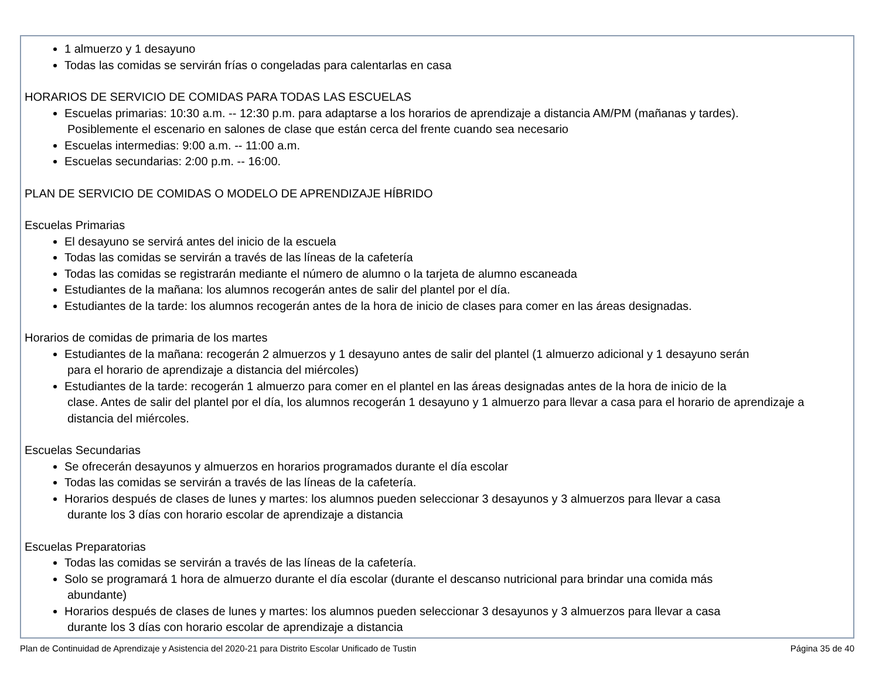1 almuerzo y 1 desayuno
Todas las comidas se servirán frías o congeladas para calentarlas en casa
HORARIOS DE SERVICIO DE COMIDAS PARA TODAS LAS ESCUELAS
Escuelas primarias: 10:30 a.m. -- 12:30 p.m. para adaptarse a los horarios de aprendizaje a distancia AM/PM (mañanas y tardes).
Posiblemente el escenario en salones de clase que están cerca del frente cuando sea necesario
Escuelas intermedias: 9:00 a.m. -- 11:00 a.m.
Escuelas secundarias: 2:00 p.m. -- 16:00.
PLAN DE SERVICIO DE COMIDAS O MODELO DE APRENDIZAJE HÍBRIDO
Escuelas Primarias
El desayuno se servirá antes del inicio de la escuela
Todas las comidas se servirán a través de las líneas de la cafetería
Todas las comidas se registrarán mediante el número de alumno o la tarjeta de alumno escaneada
Estudiantes de la mañana: los alumnos recogerán antes de salir del plantel por el día.
Estudiantes de la tarde: los alumnos recogerán antes de la hora de inicio de clases para comer en las áreas designadas.
Horarios de comidas de primaria de los martes
Estudiantes de la mañana: recogerán 2 almuerzos y 1 desayuno antes de salir del plantel (1 almuerzo adicional y 1 desayuno serán
para el horario de aprendizaje a distancia del miércoles)
Estudiantes de la tarde: recogerán 1 almuerzo para comer en el plantel en las áreas designadas antes de la hora de inicio de la
clase. Antes de salir del plantel por el día, los alumnos recogerán 1 desayuno y 1 almuerzo para llevar a casa para el horario de aprendizaje a distancia del miércoles.
Escuelas Secundarias
Se ofrecerán desayunos y almuerzos en horarios programados durante el día escolar
Todas las comidas se servirán a través de las líneas de la cafetería.
Horarios después de clases de lunes y martes: los alumnos pueden seleccionar 3 desayunos y 3 almuerzos para llevar a casa
durante los 3 días con horario escolar de aprendizaje a distancia
Escuelas Preparatorias
Todas las comidas se servirán a través de las líneas de la cafetería.
Solo se programará 1 hora de almuerzo durante el día escolar (durante el descanso nutricional para brindar una comida más
abundante)
Horarios después de clases de lunes y martes: los alumnos pueden seleccionar 3 desayunos y 3 almuerzos para llevar a casa
durante los 3 días con horario escolar de aprendizaje a distancia
Plan de Continuidad de Aprendizaje y Asistencia del 2020-21 para Distrito Escolar Unificado de Tustin Página 35 de 40